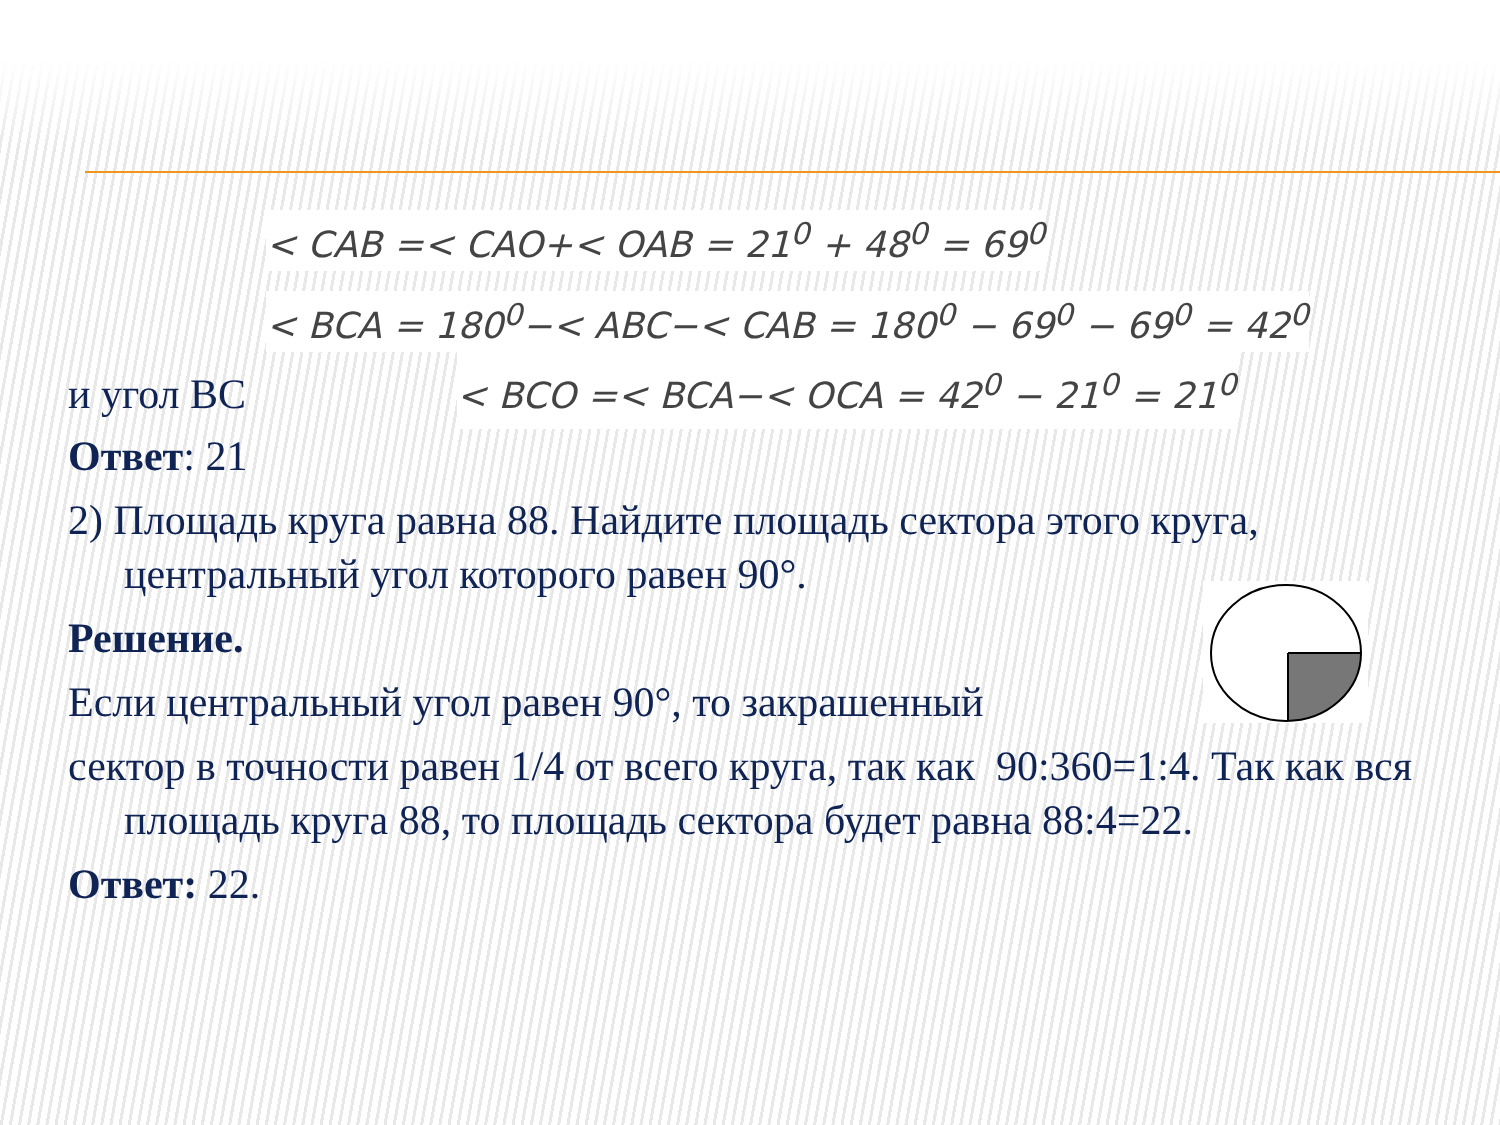< CAB =< CAO+< OAB = 21<sup>0</sup> + 48<sup>0</sup> = 69<sup>0</sup>
< BCA = 180<sup>0</sup>−< ABC−< CAB = 180<sup>0</sup> − 69<sup>0</sup> − 69<sup>0</sup> = 42<sup>0</sup>
и угол BC < BCO =< BCA−< OCA = 42<sup>0</sup> − 21<sup>0</sup> = 21<sup>0</sup>
Ответ: 21
2) Площадь круга равна 88. Найдите площадь сектора этого круга, центральный угол которого равен 90°.
Решение.
Если центральный угол равен 90°, то закрашенный
сектор в точности равен 1/4 от всего круга, так как 90:360=1:4. Так как вся площадь круга 88, то площадь сектора будет равна 88:4=22.
Ответ: 22.